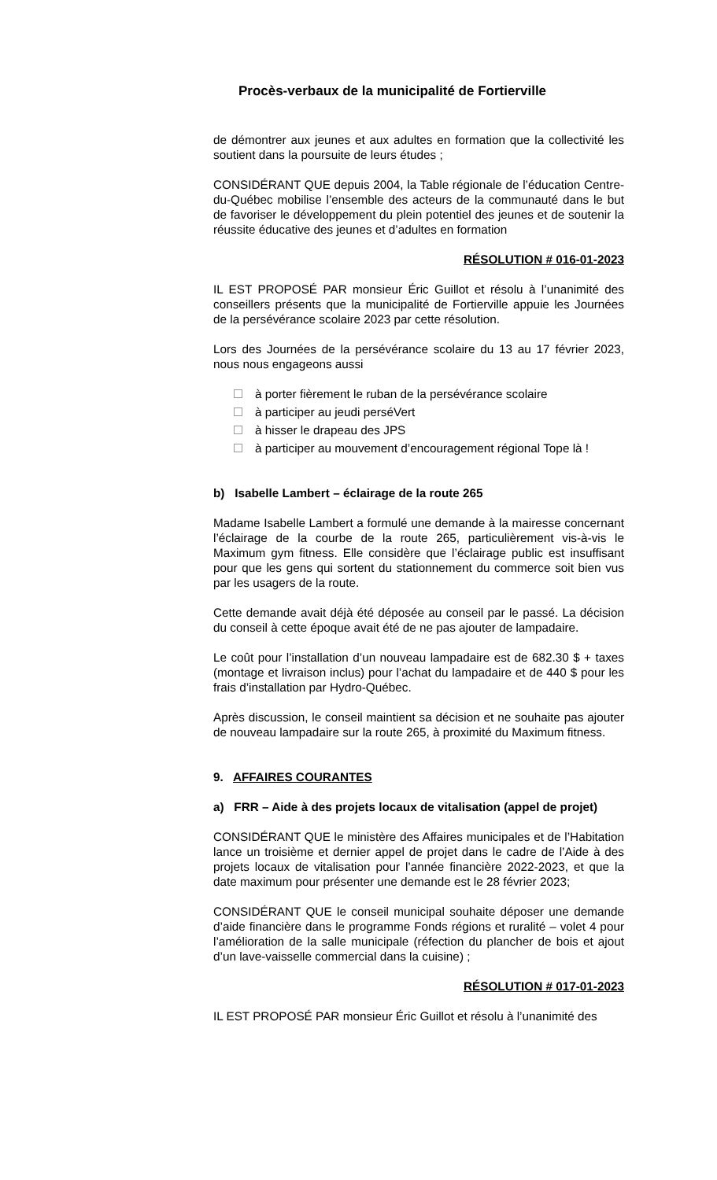Procès-verbaux de la municipalité de Fortierville
de démontrer aux jeunes et aux adultes en formation que la collectivité les soutient dans la poursuite de leurs études ;
CONSIDÉRANT QUE depuis 2004, la Table régionale de l’éducation Centre-du-Québec mobilise l’ensemble des acteurs de la communauté dans le but de favoriser le développement du plein potentiel des jeunes et de soutenir la réussite éducative des jeunes et d’adultes en formation
RÉSOLUTION # 016-01-2023
IL EST PROPOSÉ PAR monsieur Éric Guillot et résolu à l’unanimité des conseillers présents que la municipalité de Fortierville appuie les Journées de la persévérance scolaire 2023 par cette résolution.
Lors des Journées de la persévérance scolaire du 13 au 17 février 2023, nous nous engageons aussi
à porter fièrement le ruban de la persévérance scolaire
à participer au jeudi perséVert
à hisser le drapeau des JPS
à participer au mouvement d’encouragement régional Tope là !
b) Isabelle Lambert – éclairage de la route 265
Madame Isabelle Lambert a formulé une demande à la mairesse concernant l’éclairage de la courbe de la route 265, particulièrement vis-à-vis le Maximum gym fitness. Elle considère que l’éclairage public est insuffisant pour que les gens qui sortent du stationnement du commerce soit bien vus par les usagers de la route.
Cette demande avait déjà été déposée au conseil par le passé. La décision du conseil à cette époque avait été de ne pas ajouter de lampadaire.
Le coût pour l’installation d’un nouveau lampadaire est de 682.30 $ + taxes (montage et livraison inclus) pour l’achat du lampadaire et de 440 $ pour les frais d’installation par Hydro-Québec.
Après discussion, le conseil maintient sa décision et ne souhaite pas ajouter de nouveau lampadaire sur la route 265, à proximité du Maximum fitness.
9. AFFAIRES COURANTES
a) FRR – Aide à des projets locaux de vitalisation (appel de projet)
CONSIDÉRANT QUE le ministère des Affaires municipales et de l’Habitation lance un troisième et dernier appel de projet dans le cadre de l’Aide à des projets locaux de vitalisation pour l’année financière 2022-2023, et que la date maximum pour présenter une demande est le 28 février 2023;
CONSIDÉRANT QUE le conseil municipal souhaite déposer une demande d’aide financière dans le programme Fonds régions et ruralité – volet 4 pour l’amélioration de la salle municipale (réfection du plancher de bois et ajout d’un lave-vaisselle commercial dans la cuisine) ;
RÉSOLUTION # 017-01-2023
IL EST PROPOSÉ PAR monsieur Éric Guillot et résolu à l’unanimité des